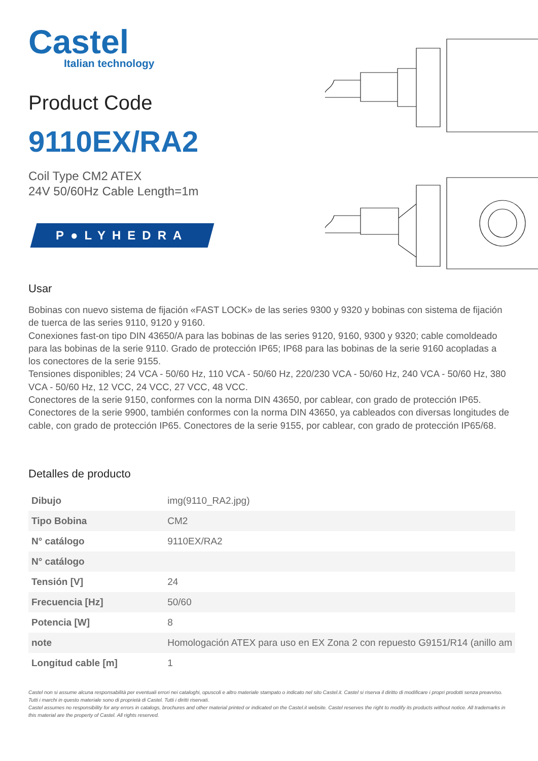Castel
Italian technology
Product Code
9110EX/RA2
Coil Type CM2 ATEX
24V 50/60Hz Cable Length=1m
P●LYHEDRA
Usar
Bobinas con nuevo sistema de fijación «FAST LOCK» de las series 9300 y 9320 y bobinas con sistema de fijación de tuerca de las series 9110, 9120 y 9160.
Conexiones fast-on tipo DIN 43650/A para las bobinas de las series 9120, 9160, 9300 y 9320; cable comoldeado para las bobinas de la serie 9110. Grado de protección IP65; IP68 para las bobinas de la serie 9160 acopladas a los conectores de la serie 9155.
Tensiones disponibles; 24 VCA - 50/60 Hz, 110 VCA - 50/60 Hz, 220/230 VCA - 50/60 Hz, 240 VCA - 50/60 Hz, 380 VCA - 50/60 Hz, 12 VCC, 24 VCC, 27 VCC, 48 VCC.
Conectores de la serie 9150, conformes con la norma DIN 43650, por cablear, con grado de protección IP65. Conectores de la serie 9900, también conformes con la norma DIN 43650, ya cableados con diversas longitudes de cable, con grado de protección IP65. Conectores de la serie 9155, por cablear, con grado de protección IP65/68.
Detalles de producto
| Dibujo | img(9110_RA2.jpg) |
| Tipo Bobina | CM2 |
| N° catálogo | 9110EX/RA2 |
| N° catálogo | |
| Tensión [V] | 24 |
| Frecuencia [Hz] | 50/60 |
| Potencia [W] | 8 |
| note | Homologación ATEX para uso en EX Zona 2 con repuesto G9151/R14 (anillo am |
| Longitud cable [m] | 1 |
Castel non si assume alcuna responsabilità per eventuali errori nei cataloghi, opuscoli e altro materiale stampato o indicato nel sito Castel.it. Castel si riserva il diritto di modificare i propri prodotti senza preavviso. Tutti i marchi in questo materiale sono di proprietà di Castel. Tutti i diritti riservati.
Castel assumes no responsibility for any errors in catalogs, brochures and other material printed or indicated on the Castel.it website. Castel reserves the right to modify its products without notice. All trademarks in this material are the property of Castel. All rights reserved.